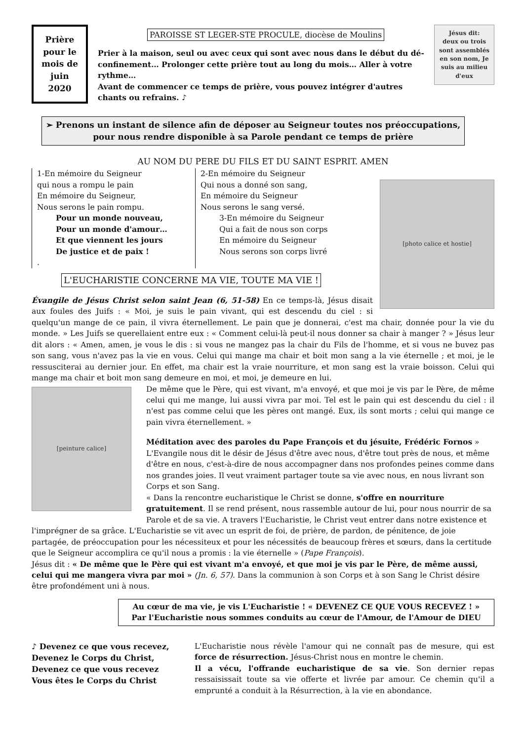Prière pour le mois de juin 2020
PAROISSE ST LEGER-STE PROCULE, diocèse de Moulins
Prier à la maison, seul ou avec ceux qui sont avec nous dans le début du dé-confinement… Prolonger cette prière tout au long du mois… Aller à votre rythme…
Avant de commencer ce temps de prière, vous pouvez intégrer d'autres chants ou refrains. ♪
Jésus dit:
deux ou trois sont assemblés en son nom, Je suis au milieu d'eux
➢ Prenons un instant de silence afin de déposer au Seigneur toutes nos préoccupations, pour nous rendre disponible à sa Parole pendant ce temps de prière
AU NOM DU PERE DU FILS ET DU SAINT ESPRIT. AMEN
1-En mémoire du Seigneur
qui nous a rompu le pain
En mémoire du Seigneur,
Nous serons le pain rompu.
Pour un monde nouveau,
Pour un monde d'amour…
Et que viennent les jours
De justice et de paix !
.
2-En mémoire du Seigneur
Qui nous a donné son sang,
En mémoire du Seigneur
Nous serons le sang versé.
3-En mémoire du Seigneur
Qui a fait de nous son corps
En mémoire du Seigneur
Nous serons son corps livré
L'EUCHARISTIE CONCERNE MA VIE, TOUTE MA VIE !
[photo calice et hostie]
Évangile de Jésus Christ selon saint Jean (6, 51-58) En ce temps-là, Jésus disait aux foules des Juifs : « Moi, je suis le pain vivant, qui est descendu du ciel : si quelqu'un mange de ce pain, il vivra éternellement. Le pain que je donnerai, c'est ma chair, donnée pour la vie du monde. » Les Juifs se querellaient entre eux : « Comment celui-là peut-il nous donner sa chair à manger ? » Jésus leur dit alors : « Amen, amen, je vous le dis : si vous ne mangez pas la chair du Fils de l'homme, et si vous ne buvez pas son sang, vous n'avez pas la vie en vous. Celui qui mange ma chair et boit mon sang a la vie éternelle ; et moi, je le ressusciterai au dernier jour. En effet, ma chair est la vraie nourriture, et mon sang est la vraie boisson. Celui qui mange ma chair et boit mon sang demeure en moi, et moi, je demeure en lui.
[peinture calice]
De même que le Père, qui est vivant, m'a envoyé, et que moi je vis par le Père, de même celui qui me mange, lui aussi vivra par moi. Tel est le pain qui est descendu du ciel : il n'est pas comme celui que les pères ont mangé. Eux, ils sont morts ; celui qui mange ce pain vivra éternellement. »
Méditation avec des paroles du Pape François et du jésuite, Frédéric Fornos »
L'Evangile nous dit le désir de Jésus d'être avec nous, d'être tout près de nous, et même d'être en nous, c'est-à-dire de nous accompagner dans nos profondes peines comme dans nos grandes joies. Il veut vraiment partager toute sa vie avec nous, en nous livrant son Corps et son Sang.
« Dans la rencontre eucharistique le Christ se donne, s'offre en nourriture gratuitement. Il se rend présent, nous rassemble autour de lui, pour nous nourrir de sa Parole et de sa vie. A travers l'Eucharistie, le Christ veut entrer dans notre existence et l'imprégner de sa grâce. L'Eucharistie se vit avec un esprit de foi, de prière, de pardon, de pénitence, de joie partagée, de préoccupation pour les nécessiteux et pour les nécessités de beaucoup frères et sœurs, dans la certitude que le Seigneur accomplira ce qu'il nous a promis : la vie éternelle » (Pape François).
Jésus dit : « De même que le Père qui est vivant m'a envoyé, et que moi je vis par le Père, de même aussi, celui qui me mangera vivra par moi » (Jn. 6, 57). Dans la communion à son Corps et à son Sang le Christ désire être profondément uni à nous.
Au cœur de ma vie, je vis L'Eucharistie ! « DEVENEZ CE QUE VOUS RECEVEZ ! »
Par l'Eucharistie nous sommes conduits au cœur de l'Amour, de l'Amour de DIEU
♪ Devenez ce que vous recevez,
Devenez le Corps du Christ,
Devenez ce que vous recevez
Vous êtes le Corps du Christ
L'Eucharistie nous révèle l'amour qui ne connaît pas de mesure, qui est force de résurrection. Jésus-Christ nous en montre le chemin.
Il a vécu, l'offrande eucharistique de sa vie. Son dernier repas ressaisissait toute sa vie offerte et livrée par amour. Ce chemin qu'il a emprunté a conduit à la Résurrection, à la vie en abondance.